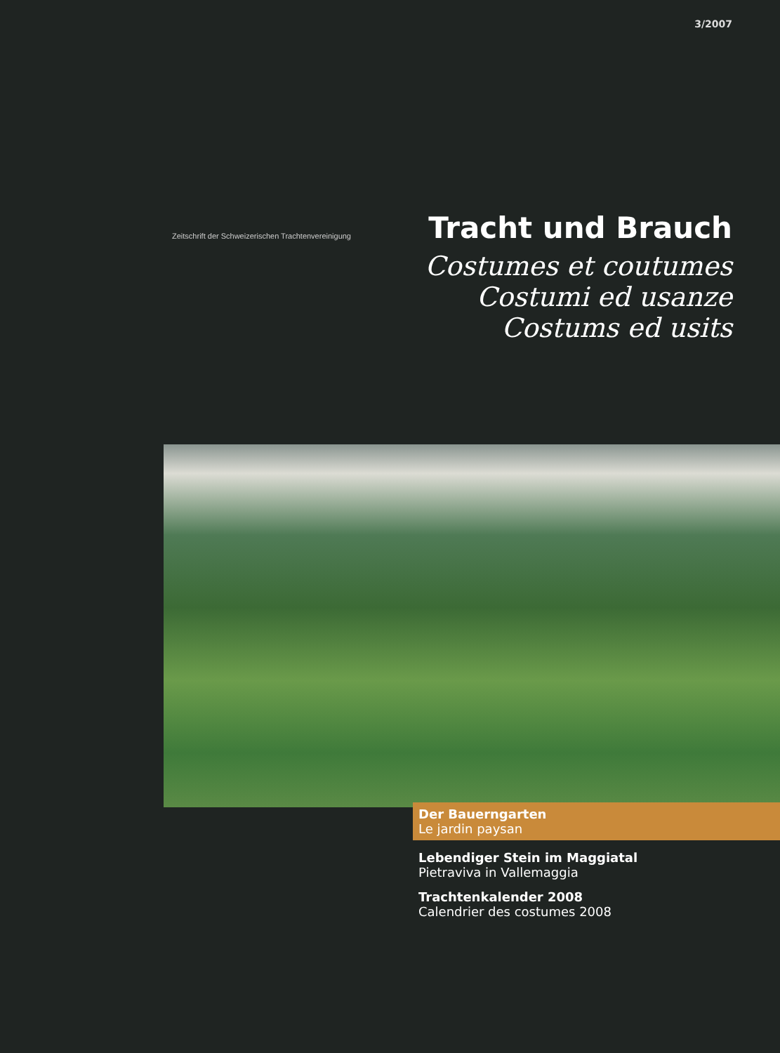3/2007
Zeitschrift der Schweizerischen Trachtenvereinigung
Tracht und Brauch
Costumes et coutumes
Costumi ed usanze
Costums ed usits
Der Bauerngarten
Le jardin paysan
Lebendiger Stein im Maggiatal
Pietraviva in Vallemaggia
Trachtenkalender 2008
Calendrier des costumes 2008